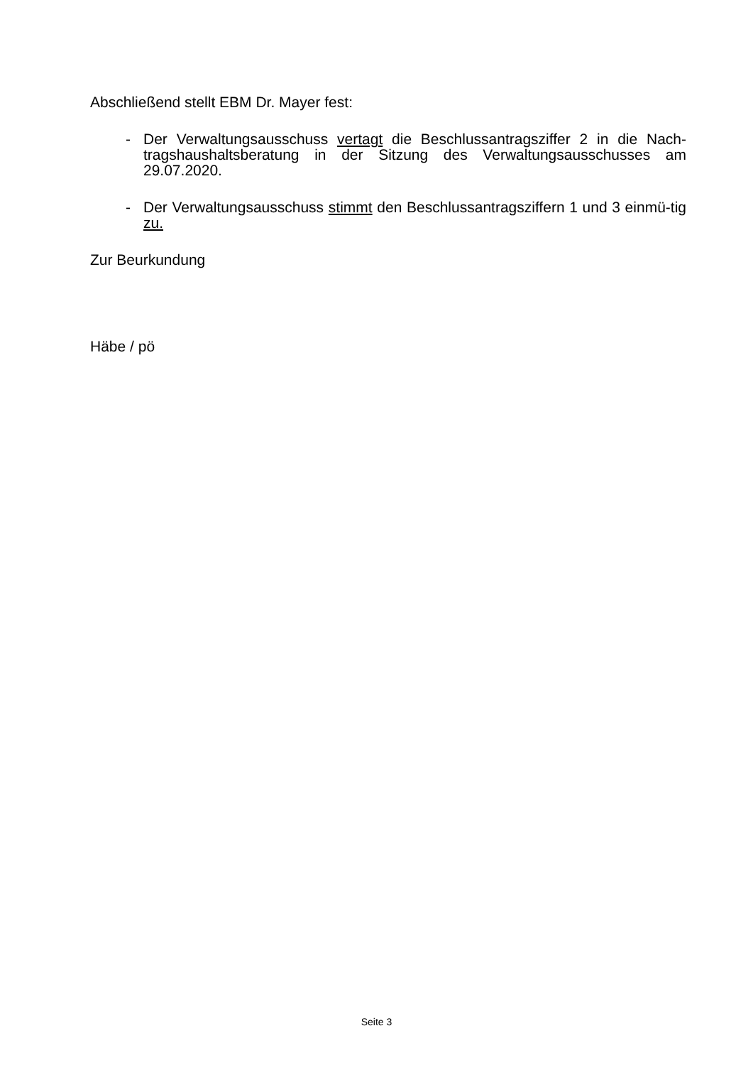Abschließend stellt EBM Dr. Mayer fest:
- Der Verwaltungsausschuss vertagt die Beschlussantragsziffer 2 in die Nach-tragshaushaltsberatung in der Sitzung des Verwaltungsausschusses am 29.07.2020.
- Der Verwaltungsausschuss stimmt den Beschlussantragsziffern 1 und 3 einmü-tig zu.
Zur Beurkundung
Häbe / pö
Seite 3